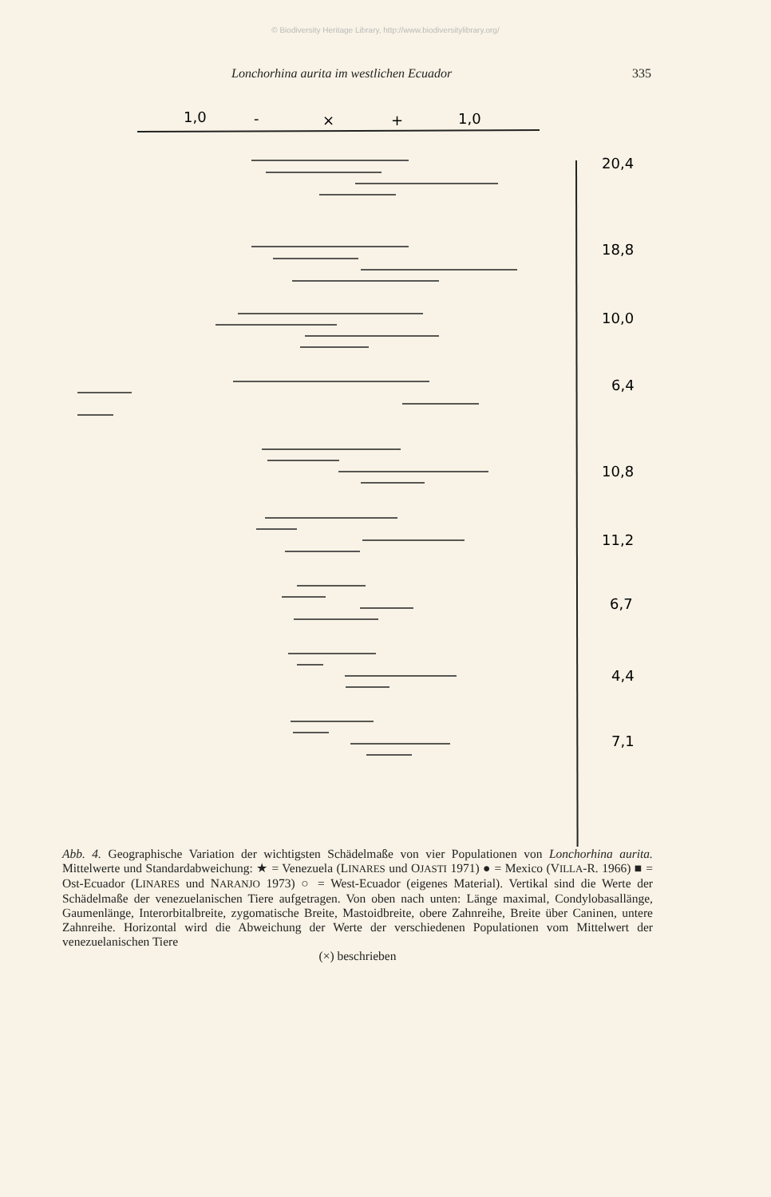© Biodiversity Heritage Library, http://www.biodiversitylibrary.org/
Lonchorhina aurita im westlichen Ecuador 335
1,0
-
×
+
1,0
20,4
18,8
10,0
6,4
10,8
11,2
6,7
4,4
7,1
Abb. 4. Geographische Variation der wichtigsten Schädelmaße von vier Populationen von Lonchorhina aurita. Mittelwerte und Standardabweichung: ★ = Venezuela (LINARES und OJASTI 1971) ● = Mexico (VILLA-R. 1966) ■ = Ost-Ecuador (LINARES und NARANJO 1973) ○ = West-Ecuador (eigenes Material). Vertikal sind die Werte der Schädelmaße der venezuelanischen Tiere aufgetragen. Von oben nach unten: Länge maximal, Condylobasallänge, Gaumenlänge, Interorbitalbreite, zygomatische Breite, Mastoidbreite, obere Zahnreihe, Breite über Caninen, untere Zahnreihe. Horizontal wird die Abweichung der Werte der verschiedenen Populationen vom Mittelwert der venezuelanischen Tiere
(×) beschrieben